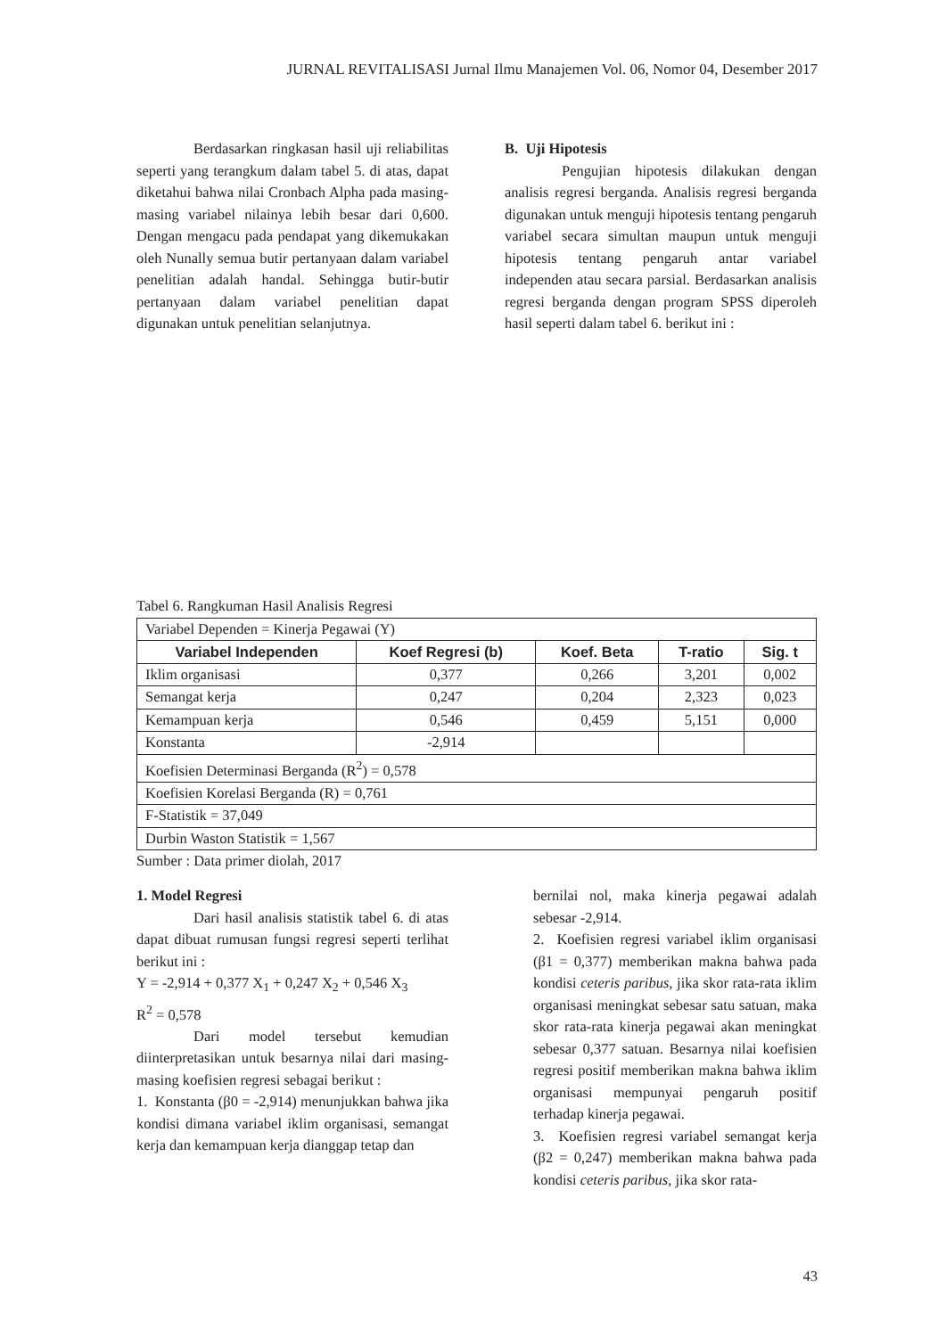JURNAL REVITALISASI Jurnal Ilmu Manajemen Vol. 06, Nomor 04, Desember 2017
Berdasarkan ringkasan hasil uji reliabilitas seperti yang terangkum dalam tabel 5. di atas, dapat diketahui bahwa nilai Cronbach Alpha pada masing-masing variabel nilainya lebih besar dari 0,600. Dengan mengacu pada pendapat yang dikemukakan oleh Nunally semua butir pertanyaan dalam variabel penelitian adalah handal. Sehingga butir-butir pertanyaan dalam variabel penelitian dapat digunakan untuk penelitian selanjutnya.
B. Uji Hipotesis
Pengujian hipotesis dilakukan dengan analisis regresi berganda. Analisis regresi berganda digunakan untuk menguji hipotesis tentang pengaruh variabel secara simultan maupun untuk menguji hipotesis tentang pengaruh antar variabel independen atau secara parsial. Berdasarkan analisis regresi berganda dengan program SPSS diperoleh hasil seperti dalam tabel 6. berikut ini :
Tabel 6. Rangkuman Hasil Analisis Regresi
| Variabel Dependen = Kinerja Pegawai (Y) | | | | |
| Variabel Independen | Koef Regresi (b) | Koef. Beta | T-ratio | Sig. t |
| Iklim organisasi | 0,377 | 0,266 | 3,201 | 0,002 |
| Semangat kerja | 0,247 | 0,204 | 2,323 | 0,023 |
| Kemampuan kerja | 0,546 | 0,459 | 5,151 | 0,000 |
| Konstanta | -2,914 | | | |
| Koefisien Determinasi Berganda (R<sup>2</sup>) = 0,578 | | | | |
| Koefisien Korelasi Berganda (R) = 0,761 | | | | |
| F-Statistik = 37,049 | | | | |
| Durbin Waston Statistik = 1,567 | | | | |
Sumber : Data primer diolah, 2017
1. Model Regresi
Dari hasil analisis statistik tabel 6. di atas dapat dibuat rumusan fungsi regresi seperti terlihat berikut ini :
Y = -2,914 + 0,377 X<sub>1</sub> + 0,247 X<sub>2</sub> + 0,546 X<sub>3</sub>
R<sup>2</sup> = 0,578
Dari model tersebut kemudian diinterpretasikan untuk besarnya nilai dari masing-masing koefisien regresi sebagai berikut :
1. Konstanta (β0 = -2,914) menunjukkan bahwa jika kondisi dimana variabel iklim organisasi, semangat kerja dan kemampuan kerja dianggap tetap dan
bernilai nol, maka kinerja pegawai adalah sebesar -2,914.
2. Koefisien regresi variabel iklim organisasi (β1 = 0,377) memberikan makna bahwa pada kondisi ceteris paribus, jika skor rata-rata iklim organisasi meningkat sebesar satu satuan, maka skor rata-rata kinerja pegawai akan meningkat sebesar 0,377 satuan. Besarnya nilai koefisien regresi positif memberikan makna bahwa iklim organisasi mempunyai pengaruh positif terhadap kinerja pegawai.
3. Koefisien regresi variabel semangat kerja (β2 = 0,247) memberikan makna bahwa pada kondisi ceteris paribus, jika skor rata-
43